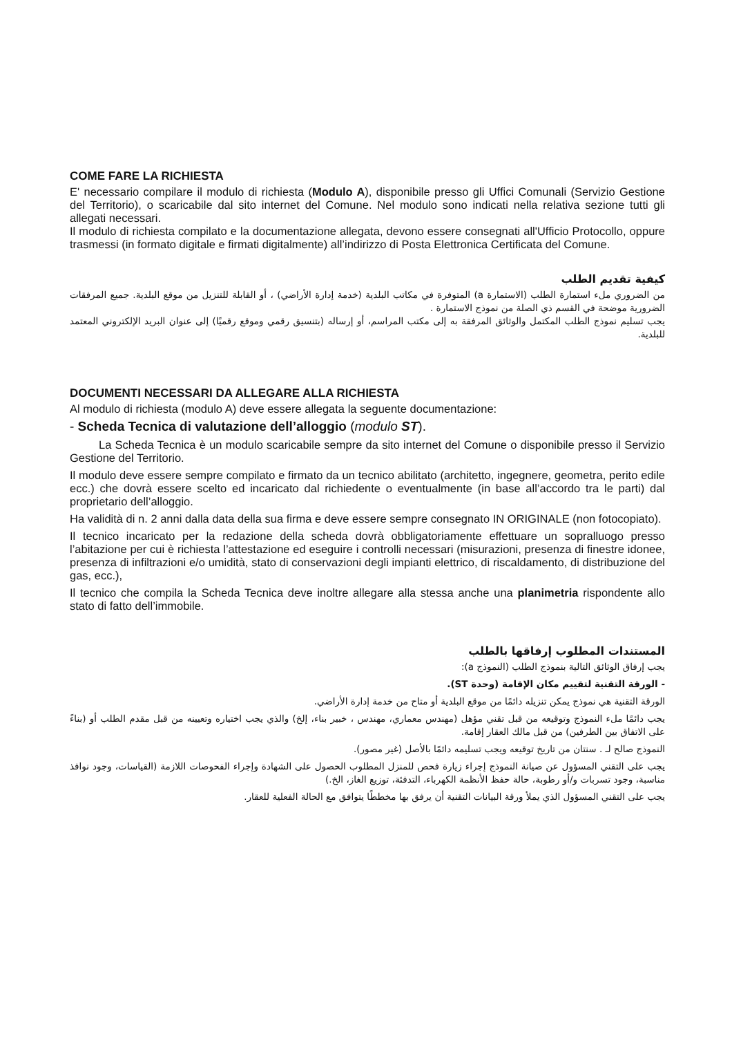COME FARE LA RICHIESTA
E' necessario compilare il modulo di richiesta (Modulo A), disponibile presso gli Uffici Comunali (Servizio Gestione del Territorio), o scaricabile dal sito internet del Comune. Nel modulo sono indicati nella relativa sezione tutti gli allegati necessari.
Il modulo di richiesta compilato e la documentazione allegata, devono essere consegnati all'Ufficio Protocollo, oppure trasmessi (in formato digitale e firmati digitalmente) all’indirizzo di Posta Elettronica Certificata del Comune.
كيفية تقديم الطلب
من الضروري ملء استمارة الطلب (الاستمارة a) المتوفرة في مكاتب البلدية (خدمة إدارة الأراضي) ، أو القابلة للتنزيل من موقع البلدية. جميع المرفقات الضرورية موضحة في القسم ذي الصلة من نموذج الاستمارة .
يجب تسليم نموذج الطلب المكتمل والوثائق المرفقة به إلى مكتب المراسم، أو إرساله (بتنسيق رقمي وموقع رقميًا) إلى عنوان البريد الإلكتروني المعتمد للبلدية.
DOCUMENTI NECESSARI DA ALLEGARE ALLA RICHIESTA
Al modulo di richiesta (modulo A) deve essere allegata la seguente documentazione:
- Scheda Tecnica di valutazione dell’alloggio (modulo ST).
La Scheda Tecnica è un modulo scaricabile sempre da sito internet del Comune o disponibile presso il Servizio Gestione del Territorio.
Il modulo deve essere sempre compilato e firmato da un tecnico abilitato (architetto, ingegnere, geometra, perito edile ecc.) che dovrà essere scelto ed incaricato dal richiedente o eventualmente (in base all’accordo tra le parti) dal proprietario dell’alloggio.
Ha validità di n. 2 anni dalla data della sua firma e deve essere sempre consegnato IN ORIGINALE (non fotocopiato).
Il tecnico incaricato per la redazione della scheda dovrà obbligatoriamente effettuare un sopralluogo presso l’abitazione per cui è richiesta l’attestazione ed eseguire i controlli necessari (misurazioni, presenza di finestre idonee, presenza di infiltrazioni e/o umidità, stato di conservazioni degli impianti elettrico, di riscaldamento, di distribuzione del gas, ecc.),
Il tecnico che compila la Scheda Tecnica deve inoltre allegare alla stessa anche una planimetria rispondente allo stato di fatto dell’immobile.
المستندات المطلوب إرفاقها بالطلب
يجب إرفاق الوثائق التالية بنموذج الطلب (النموذج a):
- الورقة التقنية لتقييم مكان الإقامة (وحدة ST).
الورقة التقنية هي نموذج يمكن تنزيله دائمًا من موقع البلدية أو متاح من خدمة إدارة الأراضي.
يجب دائمًا ملء النموذج وتوقيعه من قبل تقني مؤهل (مهندس معماري، مهندس ، خبير بناء، إلخ) والذي يجب اختياره وتعيينه من قبل مقدم الطلب أو (بناءً على الاتفاق بين الطرفين) من قبل مالك العقار إقامة.
النموذج صالح لـ . سنتان من تاريخ توقيعه ويجب تسليمه دائمًا بالأصل (غير مصور).
يجب على التقني المسؤول عن صيانة النموذج إجراء زيارة فحص للمنزل المطلوب الحصول على الشهادة وإجراء الفحوصات اللازمة (القياسات، وجود نوافذ مناسبة، وجود تسربات و/أو رطوبة، حالة حفظ الأنظمة الكهرباء، التدفئة، توزيع الغاز، الخ.)
يجب على التقني المسؤول الذي يملأ ورقة البيانات التقنية أن يرفق بها مخططًا يتوافق مع الحالة الفعلية للعقار.